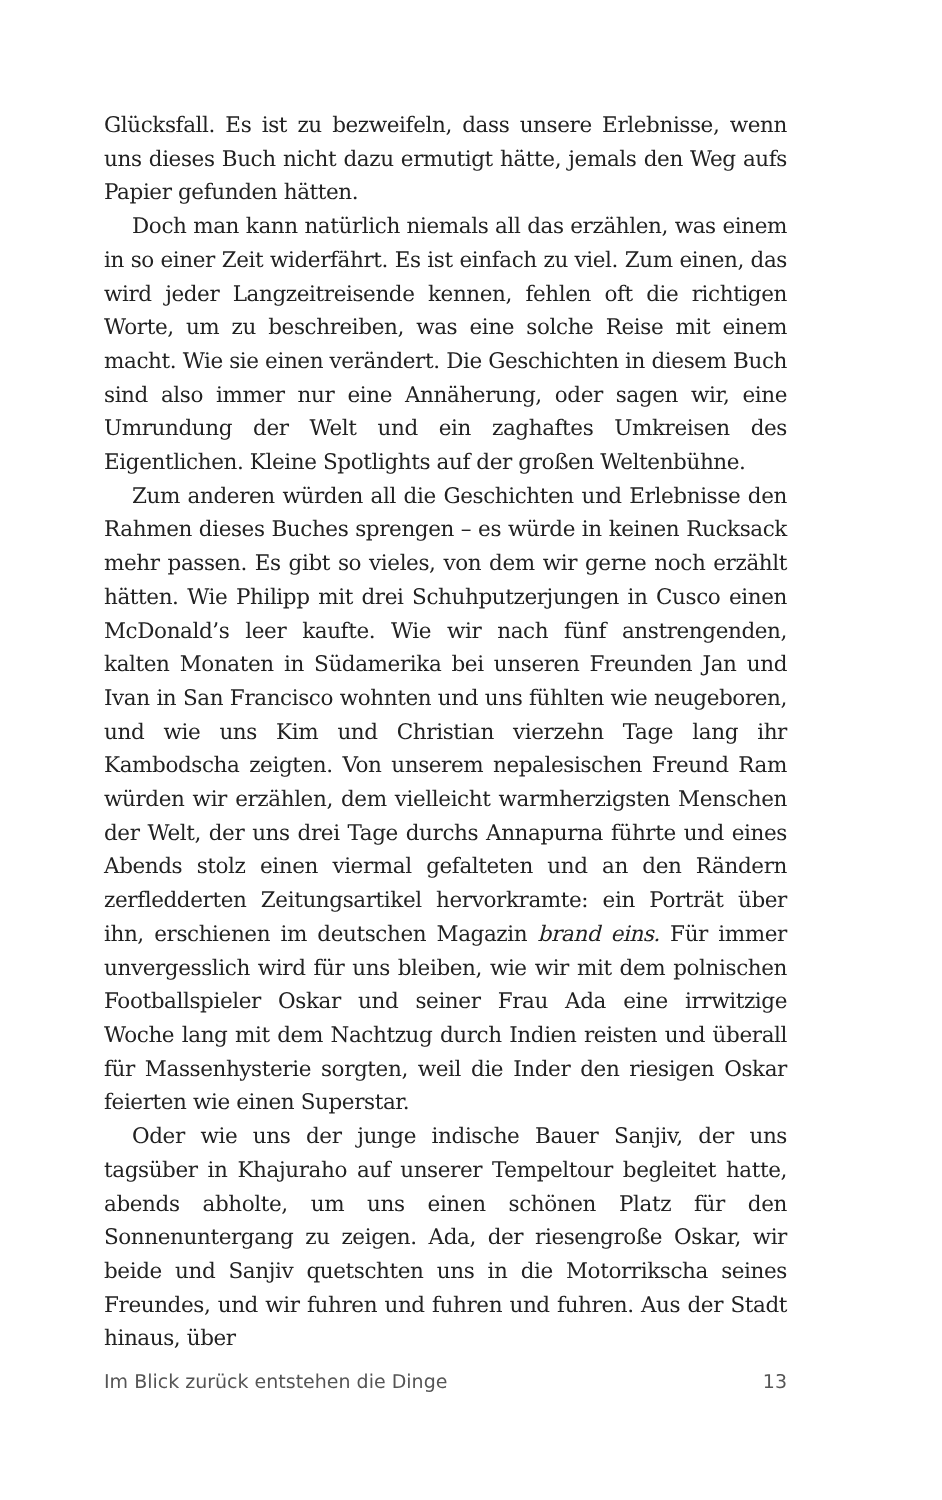Glücksfall. Es ist zu bezweifeln, dass unsere Erlebnisse, wenn uns dieses Buch nicht dazu ermutigt hätte, jemals den Weg aufs Papier gefunden hätten.
Doch man kann natürlich niemals all das erzählen, was einem in so einer Zeit widerfährt. Es ist einfach zu viel. Zum einen, das wird jeder Langzeitreisende kennen, fehlen oft die richtigen Worte, um zu beschreiben, was eine solche Reise mit einem macht. Wie sie einen verändert. Die Geschichten in diesem Buch sind also immer nur eine Annäherung, oder sagen wir, eine Umrundung der Welt und ein zaghaftes Umkreisen des Eigentlichen. Kleine Spotlights auf der großen Weltenbühne.
Zum anderen würden all die Geschichten und Erlebnisse den Rahmen dieses Buches sprengen – es würde in keinen Rucksack mehr passen. Es gibt so vieles, von dem wir gerne noch erzählt hätten. Wie Philipp mit drei Schuhputzerjungen in Cusco einen McDonald’s leer kaufte. Wie wir nach fünf anstrengenden, kalten Monaten in Südamerika bei unseren Freunden Jan und Ivan in San Francisco wohnten und uns fühlten wie neugeboren, und wie uns Kim und Christian vierzehn Tage lang ihr Kambodscha zeigten. Von unserem nepalesischen Freund Ram würden wir erzählen, dem vielleicht warmherzigsten Menschen der Welt, der uns drei Tage durchs Annapurna führte und eines Abends stolz einen viermal gefalteten und an den Rändern zerfledderten Zeitungsartikel hervorkramte: ein Porträt über ihn, erschienen im deutschen Magazin brand eins. Für immer unvergesslich wird für uns bleiben, wie wir mit dem polnischen Footballspieler Oskar und seiner Frau Ada eine irrwitzige Woche lang mit dem Nachtzug durch Indien reisten und überall für Massenhysterie sorgten, weil die Inder den riesigen Oskar feierten wie einen Superstar.
Oder wie uns der junge indische Bauer Sanjiv, der uns tagsüber in Khajuraho auf unserer Tempeltour begleitet hatte, abends abholte, um uns einen schönen Platz für den Sonnenuntergang zu zeigen. Ada, der riesengroße Oskar, wir beide und Sanjiv quetschten uns in die Motorrikscha seines Freundes, und wir fuhren und fuhren und fuhren. Aus der Stadt hinaus, über
Im Blick zurück entstehen die Dinge 13